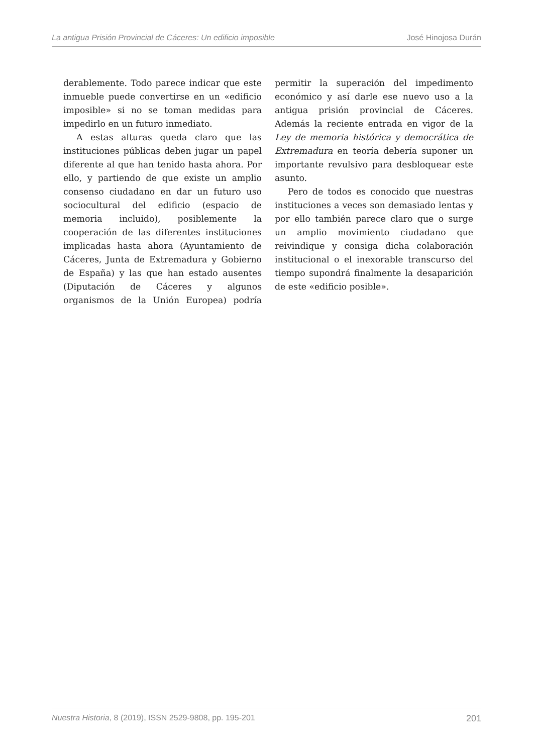La antigua Prisión Provincial de Cáceres: Un edificio imposible José Hinojosa Durán
derablemente. Todo parece indicar que este inmueble puede convertirse en un «edificio imposible» si no se toman medidas para impedirlo en un futuro inmediato.
A estas alturas queda claro que las instituciones públicas deben jugar un papel diferente al que han tenido hasta ahora. Por ello, y partiendo de que existe un amplio consenso ciudadano en dar un futuro uso sociocultural del edificio (espacio de memoria incluido), posiblemente la cooperación de las diferentes instituciones implicadas hasta ahora (Ayuntamiento de Cáceres, Junta de Extremadura y Gobierno de España) y las que han estado ausentes (Diputación de Cáceres y algunos organismos de la Unión Europea) podría permitir la superación del impedimento económico y así darle ese nuevo uso a la antigua prisión provincial de Cáceres. Además la reciente entrada en vigor de la Ley de memoria histórica y democrática de Extremadura en teoría debería suponer un importante revulsivo para desbloquear este asunto.
Pero de todos es conocido que nuestras instituciones a veces son demasiado lentas y por ello también parece claro que o surge un amplio movimiento ciudadano que reivindique y consiga dicha colaboración institucional o el inexorable transcurso del tiempo supondrá finalmente la desaparición de este «edificio posible».
Nuestra Historia, 8 (2019), ISSN 2529-9808, pp. 195-201 201